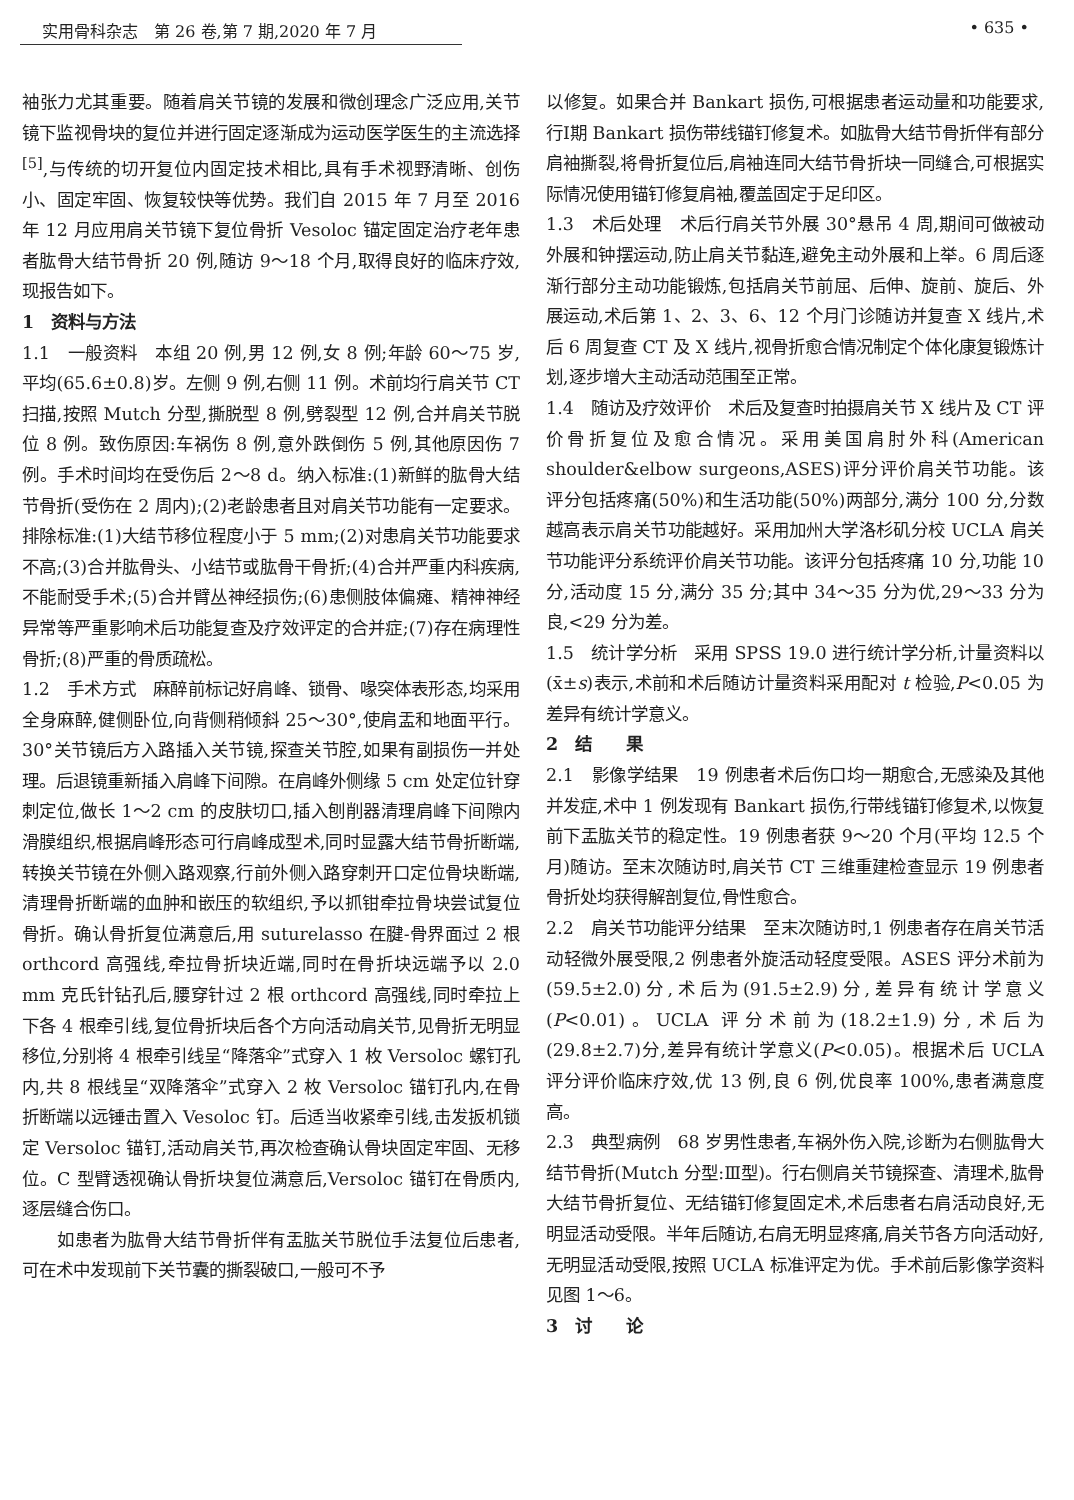实用骨科杂志　第 26 卷,第 7 期,2020 年 7 月 • 635 •
袖张力尤其重要。随着肩关节镜的发展和微创理念广泛应用,关节镜下监视骨块的复位并进行固定逐渐成为运动医学医生的主流选择<sup>[5]</sup>,与传统的切开复位内固定技术相比,具有手术视野清晰、创伤小、固定牢固、恢复较快等优势。我们自 2015 年 7 月至 2016 年 12 月应用肩关节镜下复位骨折 Vesoloc 锚定固定治疗老年患者肱骨大结节骨折 20 例,随访 9～18 个月,取得良好的临床疗效,现报告如下。
1　资料与方法
1.1　一般资料　本组 20 例,男 12 例,女 8 例;年龄 60～75 岁,平均(65.6±0.8)岁。左侧 9 例,右侧 11 例。术前均行肩关节 CT 扫描,按照 Mutch 分型,撕脱型 8 例,劈裂型 12 例,合并肩关节脱位 8 例。致伤原因:车祸伤 8 例,意外跌倒伤 5 例,其他原因伤 7 例。手术时间均在受伤后 2～8 d。纳入标准:(1)新鲜的肱骨大结节骨折(受伤在 2 周内);(2)老龄患者且对肩关节功能有一定要求。排除标准:(1)大结节移位程度小于 5 mm;(2)对患肩关节功能要求不高;(3)合并肱骨头、小结节或肱骨干骨折;(4)合并严重内科疾病,不能耐受手术;(5)合并臂丛神经损伤;(6)患侧肢体偏瘫、精神神经异常等严重影响术后功能复查及疗效评定的合并症;(7)存在病理性骨折;(8)严重的骨质疏松。
1.2　手术方式　麻醉前标记好肩峰、锁骨、喙突体表形态,均采用全身麻醉,健侧卧位,向背侧稍倾斜 25～30°,使肩盂和地面平行。30°关节镜后方入路插入关节镜,探查关节腔,如果有副损伤一并处理。后退镜重新插入肩峰下间隙。在肩峰外侧缘 5 cm 处定位针穿刺定位,做长 1～2 cm 的皮肤切口,插入刨削器清理肩峰下间隙内滑膜组织,根据肩峰形态可行肩峰成型术,同时显露大结节骨折断端,转换关节镜在外侧入路观察,行前外侧入路穿刺开口定位骨块断端,清理骨折断端的血肿和嵌压的软组织,予以抓钳牵拉骨块尝试复位骨折。确认骨折复位满意后,用 suturelasso 在腱-骨界面过 2 根 orthcord 高强线,牵拉骨折块近端,同时在骨折块远端予以 2.0 mm 克氏针钻孔后,腰穿针过 2 根 orthcord 高强线,同时牵拉上下各 4 根牵引线,复位骨折块后各个方向活动肩关节,见骨折无明显移位,分别将 4 根牵引线呈“降落伞”式穿入 1 枚 Versoloc 螺钉孔内,共 8 根线呈“双降落伞”式穿入 2 枚 Versoloc 锚钉孔内,在骨折断端以远锤击置入 Vesoloc 钉。后适当收紧牵引线,击发扳机锁定 Versoloc 锚钉,活动肩关节,再次检查确认骨块固定牢固、无移位。C 型臂透视确认骨折块复位满意后,Versoloc 锚钉在骨质内,逐层缝合伤口。
如患者为肱骨大结节骨折伴有盂肱关节脱位手法复位后患者,可在术中发现前下关节囊的撕裂破口,一般可不予
以修复。如果合并 Bankart 损伤,可根据患者运动量和功能要求,行Ⅰ期 Bankart 损伤带线锚钉修复术。如肱骨大结节骨折伴有部分肩袖撕裂,将骨折复位后,肩袖连同大结节骨折块一同缝合,可根据实际情况使用锚钉修复肩袖,覆盖固定于足印区。
1.3　术后处理　术后行肩关节外展 30°悬吊 4 周,期间可做被动外展和钟摆运动,防止肩关节黏连,避免主动外展和上举。6 周后逐渐行部分主动功能锻炼,包括肩关节前屈、后伸、旋前、旋后、外展运动,术后第 1、2、3、6、12 个月门诊随访并复查 X 线片,术后 6 周复查 CT 及 X 线片,视骨折愈合情况制定个体化康复锻炼计划,逐步增大主动活动范围至正常。
1.4　随访及疗效评价　术后及复查时拍摄肩关节 X 线片及 CT 评价骨折复位及愈合情况。采用美国肩肘外科(American shoulder&elbow surgeons,ASES)评分评价肩关节功能。该评分包括疼痛(50%)和生活功能(50%)两部分,满分 100 分,分数越高表示肩关节功能越好。采用加州大学洛杉矶分校 UCLA 肩关节功能评分系统评价肩关节功能。该评分包括疼痛 10 分,功能 10 分,活动度 15 分,满分 35 分;其中 34～35 分为优,29～33 分为良,<29 分为差。
1.5　统计学分析　采用 SPSS 19.0 进行统计学分析,计量资料以(x̄±s)表示,术前和术后随访计量资料采用配对 t 检验,P<0.05 为差异有统计学意义。
2　结　　果
2.1　影像学结果　19 例患者术后伤口均一期愈合,无感染及其他并发症,术中 1 例发现有 Bankart 损伤,行带线锚钉修复术,以恢复前下盂肱关节的稳定性。19 例患者获 9～20 个月(平均 12.5 个月)随访。至末次随访时,肩关节 CT 三维重建检查显示 19 例患者骨折处均获得解剖复位,骨性愈合。
2.2　肩关节功能评分结果　至末次随访时,1 例患者存在肩关节活动轻微外展受限,2 例患者外旋活动轻度受限。ASES 评分术前为(59.5±2.0)分,术后为(91.5±2.9)分,差异有统计学意义(P<0.01)。UCLA 评分术前为(18.2±1.9)分,术后为(29.8±2.7)分,差异有统计学意义(P<0.05)。根据术后 UCLA 评分评价临床疗效,优 13 例,良 6 例,优良率 100%,患者满意度高。
2.3　典型病例　68 岁男性患者,车祸外伤入院,诊断为右侧肱骨大结节骨折(Mutch 分型:Ⅲ型)。行右侧肩关节镜探查、清理术,肱骨大结节骨折复位、无结锚钉修复固定术,术后患者右肩活动良好,无明显活动受限。半年后随访,右肩无明显疼痛,肩关节各方向活动好,无明显活动受限,按照 UCLA 标准评定为优。手术前后影像学资料见图 1～6。
3　讨　　论